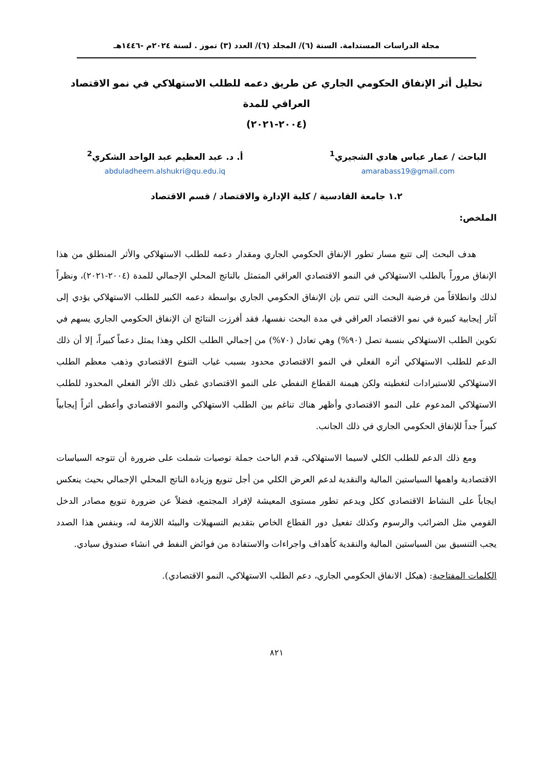مجلة الدراسات المستدامة. السنة (٦)/ المجلد (٦)/ العدد (٣) تموز . لسنة ٢٠٢٤م -١٤٤٦هـ
تحليل أثر الإنفاق الحكومي الجاري عن طريق دعمه للطلب الاستهلاكي في نمو الاقتصاد العراقي للمدة
(٢٠٠٤-٢٠٢١)
الباحث / عمار عباس هادي الشجيري<sup>1</sup>
amarabass19@gmail.com
أ. د. عبد العظيم عبد الواحد الشكري<sup>2</sup>
abduladheem.alshukri@qu.edu.iq
١.٢ جامعة القادسية / كلية الإدارة والاقتصاد / قسم الاقتصاد
الملخص:
هدف البحث إلى تتبع مسار تطور الإنفاق الحكومي الجاري ومقدار دعمه للطلب الاستهلاكي والأثر المنطلق من هذا الإنفاق مروراً بالطلب الاستهلاكي في النمو الاقتصادي العراقي المتمثل بالناتج المحلي الإجمالي للمدة (٢٠٠٤-٢٠٢١)، ونظراً لذلك وانطلاقاً من فرضية البحث التي تنص بإن الإنفاق الحكومي الجاري بواسطة دعمه الكبير للطلب الاستهلاكي يؤدي إلى آثار إيجابية كبيرة في نمو الاقتصاد العراقي في مدة البحث نفسها، فقد أفرزت النتائج ان الإنفاق الحكومي الجاري يسهم في تكوين الطلب الاستهلاكي بنسبة تصل (٩٠%) وهي تعادل (٧٠%) من إجمالي الطلب الكلي وهذا يمثل دعماً كبيراً، إلا أن ذلك الدعم للطلب الاستهلاكي أثره الفعلي في النمو الاقتصادي محدود بسبب غياب التنوع الاقتصادي وذهب معظم الطلب الاستهلاكي للاستيرادات لتغطيته ولكن هيمنة القطاع النفطي على النمو الاقتصادي غطى ذلك الأثر الفعلي المحدود للطلب الاستهلاكي المدعوم على النمو الاقتصادي وأظهر هناك تناغم بين الطلب الاستهلاكي والنمو الاقتصادي وأعطى أثراً إيجابياً كبيراً جداً للإنفاق الحكومي الجاري في ذلك الجانب.
ومع ذلك الدعم للطلب الكلي لاسيما الاستهلاكي، قدم الباحث جملة توصيات شملت على ضرورة أن تتوجه السياسات الاقتصادية واهمها السياستين المالية والنقدية لدعم العرض الكلي من أجل تنويع وزيادة الناتج المحلي الإجمالي بحيث ينعكس ايجاباً على النشاط الاقتصادي ككل ويدعم تطور مستوى المعيشة لإفراد المجتمع، فضلاً عن ضرورة تنويع مصادر الدخل القومي مثل الضرائب والرسوم وكذلك تفعيل دور القطاع الخاص بتقديم التسهيلات والبيئة اللازمة له، وبنفس هذا الصدد يجب التنسيق بين السياستين المالية والنقدية كأهداف واجراءات والاستفادة من فوائض النفط في انشاء صندوق سيادي.
الكلمات المفتاحية: (هيكل الانفاق الحكومي الجاري، دعم الطلب الاستهلاكي، النمو الاقتصادي).
٨٢١